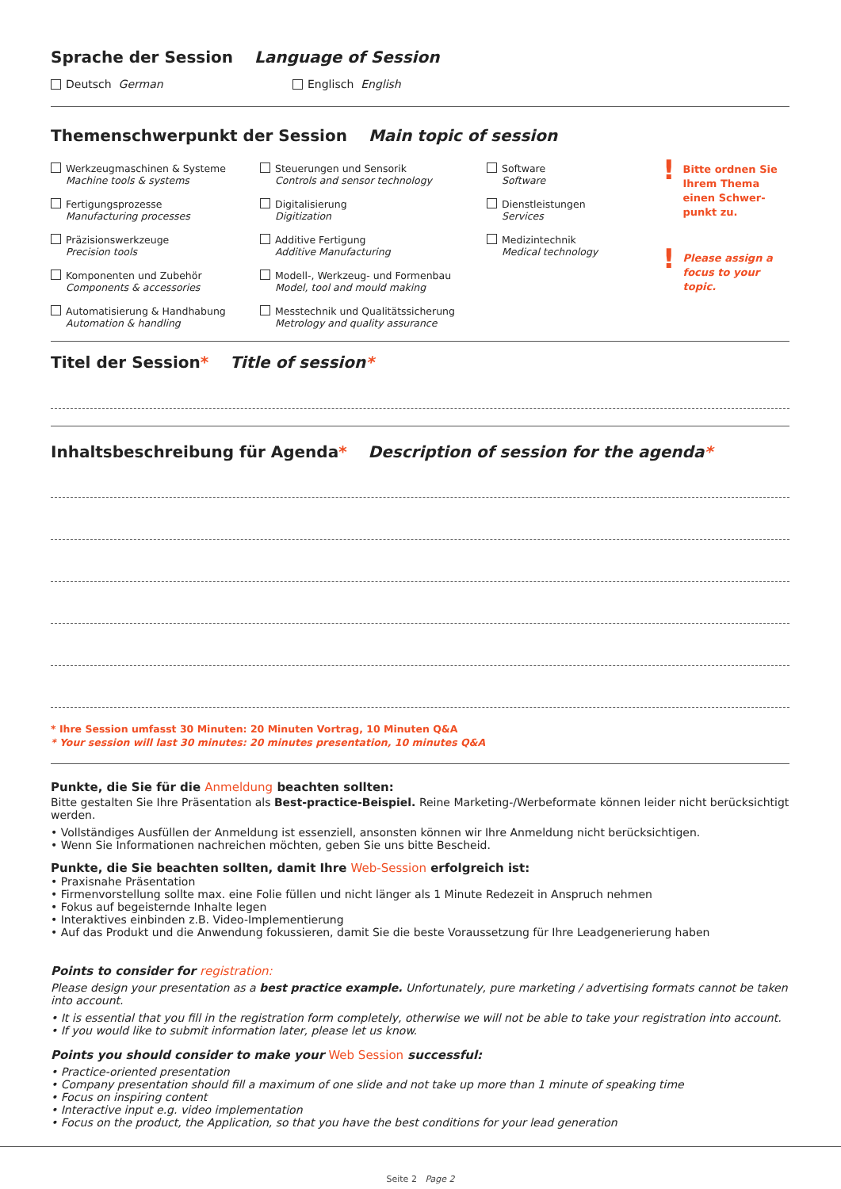Sprache der Session Language of Session
Deutsch German Englisch English
Themenschwerpunkt der Session Main topic of session
Werkzeugmaschinen & Systeme
Machine tools & systems
Fertigungsprozesse
Manufacturing processes
Präzisionswerkzeuge
Precision tools
Komponenten und Zubehör
Components & accessories
Automatisierung & Handhabung
Automation & handling
Steuerungen und Sensorik
Controls and sensor technology
Digitalisierung
Digitization
Additive Fertigung
Additive Manufacturing
Modell-, Werkzeug- und Formenbau
Model, tool and mould making
Messtechnik und Qualitätssicherung
Metrology and quality assurance
Software
Software
Dienstleistungen
Services
Medizintechnik
Medical technology
! Bitte ordnen Sie Ihrem Thema einen Schwer-punkt zu.
! Please assign a focus to your topic.
Titel der Session* Title of session*
Inhaltsbeschreibung für Agenda* Description of session for the agenda*
* Ihre Session umfasst 30 Minuten: 20 Minuten Vortrag, 10 Minuten Q&A
* Your session will last 30 minutes: 20 minutes presentation, 10 minutes Q&A
Punkte, die Sie für die Anmeldung beachten sollten:
Bitte gestalten Sie Ihre Präsentation als Best-practice-Beispiel. Reine Marketing-/Werbeformate können leider nicht berücksichtigt werden.
• Vollständiges Ausfüllen der Anmeldung ist essenziell, ansonsten können wir Ihre Anmeldung nicht berücksichtigen.
• Wenn Sie Informationen nachreichen möchten, geben Sie uns bitte Bescheid.
Punkte, die Sie beachten sollten, damit Ihre Web-Session erfolgreich ist:
• Praxisnahe Präsentation
• Firmenvorstellung sollte max. eine Folie füllen und nicht länger als 1 Minute Redezeit in Anspruch nehmen
• Fokus auf begeisternde Inhalte legen
• Interaktives einbinden z.B. Video-Implementierung
• Auf das Produkt und die Anwendung fokussieren, damit Sie die beste Voraussetzung für Ihre Leadgenerierung haben
Points to consider for registration:
Please design your presentation as a best practice example. Unfortunately, pure marketing / advertising formats cannot be taken into account.
• It is essential that you fill in the registration form completely, otherwise we will not be able to take your registration into account.
• If you would like to submit information later, please let us know.
Points you should consider to make your Web Session successful:
• Practice-oriented presentation
• Company presentation should fill a maximum of one slide and not take up more than 1 minute of speaking time
• Focus on inspiring content
• Interactive input e.g. video implementation
• Focus on the product, the Application, so that you have the best conditions for your lead generation
Seite 2 Page 2